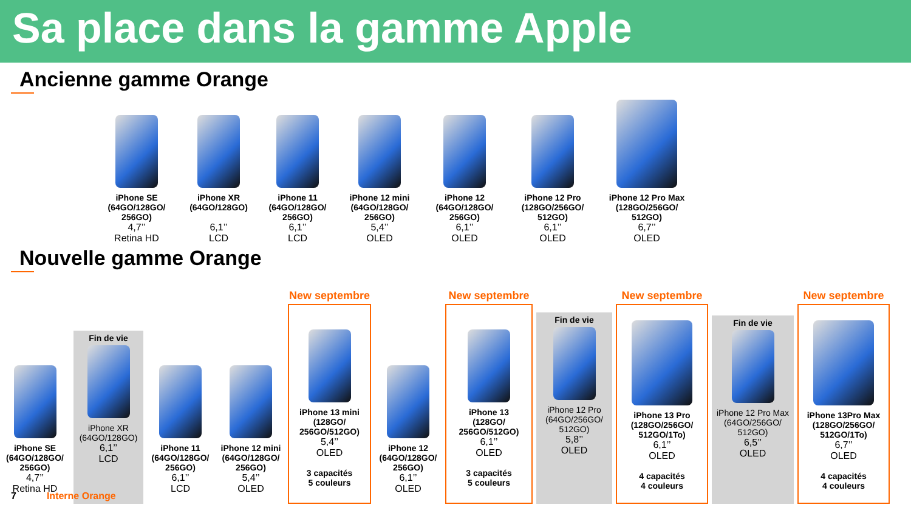Sa place dans la gamme Apple
Ancienne gamme Orange
iPhone SE
(64GO/128GO/
256GO)
4,7’’
Retina HD
iPhone XR
(64GO/128GO)
6,1’’
LCD
iPhone 11
(64GO/128GO/
256GO)
6,1’’
LCD
iPhone 12 mini
(64GO/128GO/
256GO)
5,4’’
OLED
iPhone 12
(64GO/128GO/
256GO)
6,1’’
OLED
iPhone 12 Pro
(128GO/256GO/
512GO)
6,1’’
OLED
iPhone 12 Pro Max
(128GO/256GO/
512GO)
6,7’’
OLED
Nouvelle gamme Orange
iPhone SE
(64GO/128GO/
256GO)
4,7’’
Retina HD
Fin de vie
iPhone XR
(64GO/128GO)
6,1’’
LCD
iPhone 11
(64GO/128GO/
256GO)
6,1’’
LCD
iPhone 12 mini
(64GO/128GO/
256GO)
5,4’’
OLED
New septembre
iPhone 13 mini
(128GO/
256GO/512GO)
5,4’’
OLED
3 capacités
5 couleurs
iPhone 12
(64GO/128GO/
256GO)
6,1’’
OLED
New septembre
iPhone 13
(128GO/
256GO/512GO)
6,1’’
OLED
3 capacités
5 couleurs
Fin de vie
iPhone 12 Pro
(64GO/256GO/
512GO)
5,8’’
OLED
New septembre
iPhone 13 Pro
(128GO/256GO/
512GO/1To)
6,1’’
OLED
4 capacités
4 couleurs
Fin de vie
iPhone 12 Pro Max
(64GO/256GO/
512GO)
6,5’’
OLED
New septembre
iPhone 13Pro Max
(128GO/256GO/
512GO/1To)
6,7’’
OLED
4 capacités
4 couleurs
7 Interne Orange